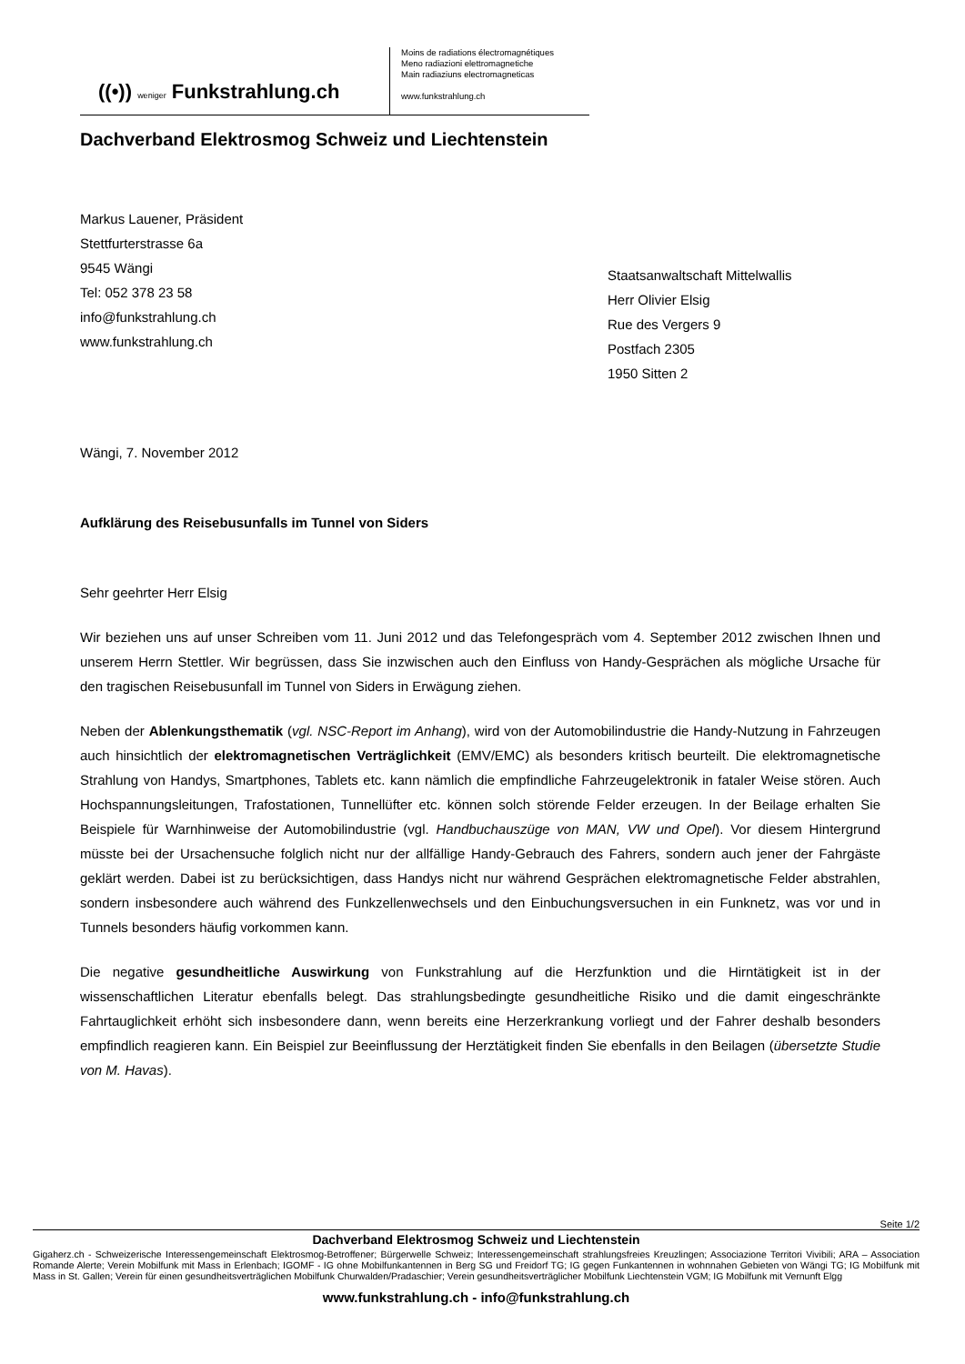((•)) weniger Funkstrahlung.ch
Moins de radiations électromagnétiques
Meno radiazioni elettromagnetiche
Main radiaziuns electromagneticas
www.funkstrahlung.ch
Dachverband Elektrosmog Schweiz und Liechtenstein
Markus Lauener, Präsident
Stettfurterstrasse 6a
9545 Wängi
Tel: 052 378 23 58
info@funkstrahlung.ch
www.funkstrahlung.ch
Staatsanwaltschaft Mittelwallis
Herr Olivier Elsig
Rue des Vergers 9
Postfach 2305
1950 Sitten 2
Wängi, 7. November 2012
Aufklärung des Reisebusunfalls im Tunnel von Siders
Sehr geehrter Herr Elsig
Wir beziehen uns auf unser Schreiben vom 11. Juni 2012 und das Telefongespräch vom 4. September 2012 zwischen Ihnen und unserem Herrn Stettler. Wir begrüssen, dass Sie inzwischen auch den Einfluss von Handy-Gesprächen als mögliche Ursache für den tragischen Reisebusunfall im Tunnel von Siders in Erwägung ziehen.
Neben der Ablenkungsthematik (vgl. NSC-Report im Anhang), wird von der Automobilindustrie die Handy-Nutzung in Fahrzeugen auch hinsichtlich der elektromagnetischen Verträglichkeit (EMV/EMC) als besonders kritisch beurteilt. Die elektromagnetische Strahlung von Handys, Smartphones, Tablets etc. kann nämlich die empfindliche Fahrzeugelektronik in fataler Weise stören. Auch Hochspannungsleitungen, Trafostationen, Tunnellüfter etc. können solch störende Felder erzeugen. In der Beilage erhalten Sie Beispiele für Warnhinweise der Automobilindustrie (vgl. Handbuchauszüge von MAN, VW und Opel). Vor diesem Hintergrund müsste bei der Ursachensuche folglich nicht nur der allfällige Handy-Gebrauch des Fahrers, sondern auch jener der Fahrgäste geklärt werden. Dabei ist zu berücksichtigen, dass Handys nicht nur während Gesprächen elektromagnetische Felder abstrahlen, sondern insbesondere auch während des Funkzellenwechsels und den Einbuchungsversuchen in ein Funknetz, was vor und in Tunnels besonders häufig vorkommen kann.
Die negative gesundheitliche Auswirkung von Funkstrahlung auf die Herzfunktion und die Hirntätigkeit ist in der wissenschaftlichen Literatur ebenfalls belegt. Das strahlungsbedingte gesundheitliche Risiko und die damit eingeschränkte Fahrtauglichkeit erhöht sich insbesondere dann, wenn bereits eine Herzerkrankung vorliegt und der Fahrer deshalb besonders empfindlich reagieren kann. Ein Beispiel zur Beeinflussung der Herztätigkeit finden Sie ebenfalls in den Beilagen (übersetzte Studie von M. Havas).
Seite 1/2
Dachverband Elektrosmog Schweiz und Liechtenstein
Gigaherz.ch - Schweizerische Interessengemeinschaft Elektrosmog-Betroffener; Bürgerwelle Schweiz; Interessengemeinschaft strahlungsfreies Kreuzlingen; Associazione Territori Vivibili; ARA – Association Romande Alerte; Verein Mobilfunk mit Mass in Erlenbach; IGOMF - IG ohne Mobilfunkantennen in Berg SG und Freidorf TG; IG gegen Funkantennen in wohnnahen Gebieten von Wängi TG; IG Mobilfunk mit Mass in St. Gallen; Verein für einen gesundheitsverträglichen Mobilfunk Churwalden/Pradaschier; Verein gesundheitsverträglicher Mobilfunk Liechtenstein VGM; IG Mobilfunk mit Vernunft Elgg
www.funkstrahlung.ch - info@funkstrahlung.ch